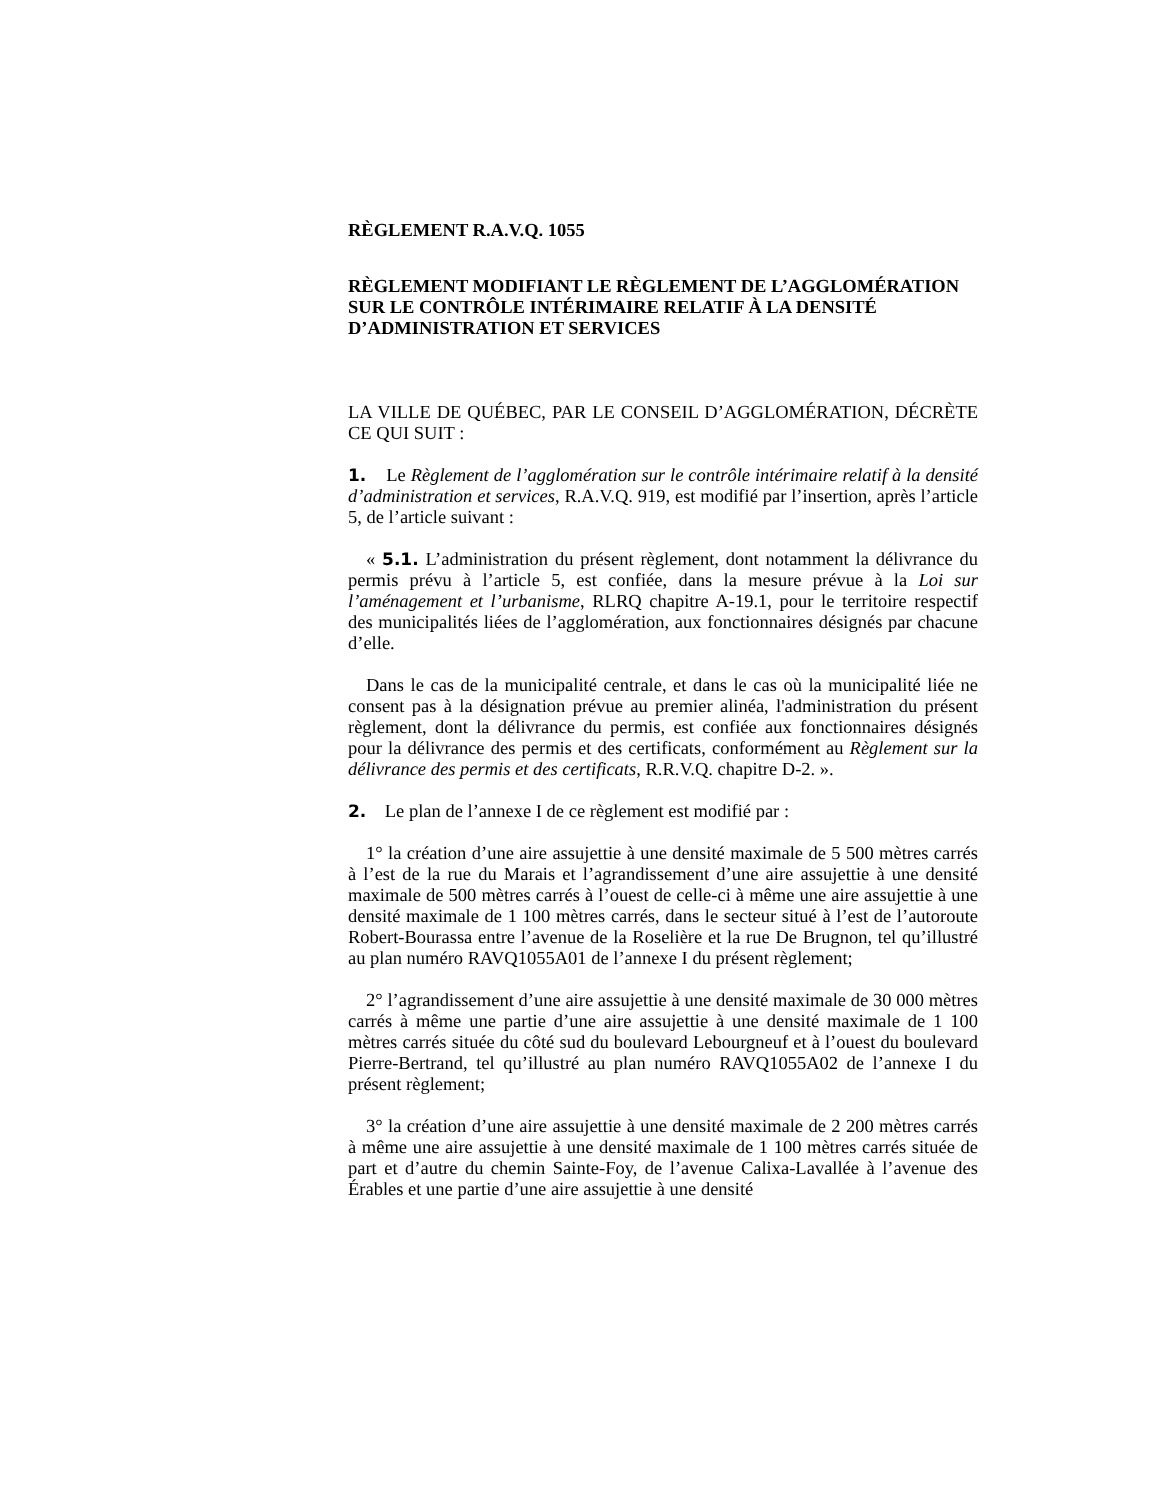RÈGLEMENT R.A.V.Q. 1055
RÈGLEMENT MODIFIANT LE RÈGLEMENT DE L’AGGLOMÉRATION SUR LE CONTRÔLE INTÉRIMAIRE RELATIF À LA DENSITÉ D’ADMINISTRATION ET SERVICES
LA VILLE DE QUÉBEC, PAR LE CONSEIL D’AGGLOMÉRATION, DÉCRÈTE CE QUI SUIT :
1. Le Règlement de l’agglomération sur le contrôle intérimaire relatif à la densité d’administration et services, R.A.V.Q. 919, est modifié par l’insertion, après l’article 5, de l’article suivant :
« 5.1. L’administration du présent règlement, dont notamment la délivrance du permis prévu à l’article 5, est confiée, dans la mesure prévue à la Loi sur l’aménagement et l’urbanisme, RLRQ chapitre A-19.1, pour le territoire respectif des municipalités liées de l’agglomération, aux fonctionnaires désignés par chacune d’elle.
Dans le cas de la municipalité centrale, et dans le cas où la municipalité liée ne consent pas à la désignation prévue au premier alinéa, l'administration du présent règlement, dont la délivrance du permis, est confiée aux fonctionnaires désignés pour la délivrance des permis et des certificats, conformément au Règlement sur la délivrance des permis et des certificats, R.R.V.Q. chapitre D-2. ».
2. Le plan de l’annexe I de ce règlement est modifié par :
1° la création d’une aire assujettie à une densité maximale de 5 500 mètres carrés à l’est de la rue du Marais et l’agrandissement d’une aire assujettie à une densité maximale de 500 mètres carrés à l’ouest de celle-ci à même une aire assujettie à une densité maximale de 1 100 mètres carrés, dans le secteur situé à l’est de l’autoroute Robert-Bourassa entre l’avenue de la Roselière et la rue De Brugnon, tel qu’illustré au plan numéro RAVQ1055A01 de l’annexe I du présent règlement;
2° l’agrandissement d’une aire assujettie à une densité maximale de 30 000 mètres carrés à même une partie d’une aire assujettie à une densité maximale de 1 100 mètres carrés située du côté sud du boulevard Lebourgneuf et à l’ouest du boulevard Pierre-Bertrand, tel qu’illustré au plan numéro RAVQ1055A02 de l’annexe I du présent règlement;
3° la création d’une aire assujettie à une densité maximale de 2 200 mètres carrés à même une aire assujettie à une densité maximale de 1 100 mètres carrés située de part et d’autre du chemin Sainte-Foy, de l’avenue Calixa-Lavallée à l’avenue des Érables et une partie d’une aire assujettie à une densité